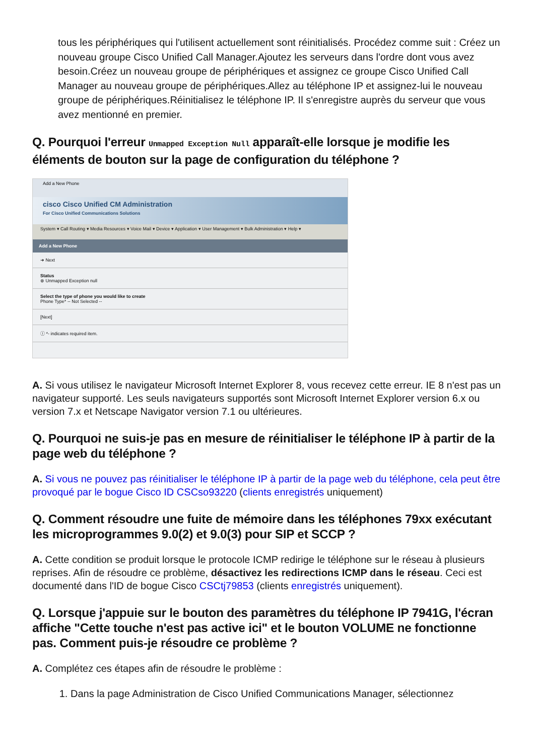tous les périphériques qui l'utilisent actuellement sont réinitialisés. Procédez comme suit : Créez un nouveau groupe Cisco Unified Call Manager.Ajoutez les serveurs dans l'ordre dont vous avez besoin.Créez un nouveau groupe de périphériques et assignez ce groupe Cisco Unified Call Manager au nouveau groupe de périphériques.Allez au téléphone IP et assignez-lui le nouveau groupe de périphériques.Réinitialisez le téléphone IP. Il s'enregistre auprès du serveur que vous avez mentionné en premier.
Q. Pourquoi l'erreur Unmapped Exception Null apparaît-elle lorsque je modifie les éléments de bouton sur la page de configuration du téléphone ?
Add a New Phone
cisco Cisco Unified CM Administration
For Cisco Unified Communications Solutions
System ▾ Call Routing ▾ Media Resources ▾ Voice Mail ▾ Device ▾ Application ▾ User Management ▾ Bulk Administration ▾ Help ▾
Add a New Phone
➜ Next
Status
⊗ Unmapped Exception null
Select the type of phone you would like to create
Phone Type* -- Not Selected --
[Next]
ⓘ *- indicates required item.
A. Si vous utilisez le navigateur Microsoft Internet Explorer 8, vous recevez cette erreur. IE 8 n'est pas un navigateur supporté. Les seuls navigateurs supportés sont Microsoft Internet Explorer version 6.x ou version 7.x et Netscape Navigator version 7.1 ou ultérieures.
Q. Pourquoi ne suis-je pas en mesure de réinitialiser le téléphone IP à partir de la page web du téléphone ?
A. Si vous ne pouvez pas réinitialiser le téléphone IP à partir de la page web du téléphone, cela peut être provoqué par le bogue Cisco ID CSCso93220 (clients enregistrés uniquement)
Q. Comment résoudre une fuite de mémoire dans les téléphones 79xx exécutant les microprogrammes 9.0(2) et 9.0(3) pour SIP et SCCP ?
A. Cette condition se produit lorsque le protocole ICMP redirige le téléphone sur le réseau à plusieurs reprises. Afin de résoudre ce problème, désactivez les redirections ICMP dans le réseau. Ceci est documenté dans l'ID de bogue Cisco CSCtj79853 (clients enregistrés uniquement).
Q. Lorsque j'appuie sur le bouton des paramètres du téléphone IP 7941G, l'écran affiche "Cette touche n'est pas active ici" et le bouton VOLUME ne fonctionne pas. Comment puis-je résoudre ce problème ?
A. Complétez ces étapes afin de résoudre le problème :
1. Dans la page Administration de Cisco Unified Communications Manager, sélectionnez